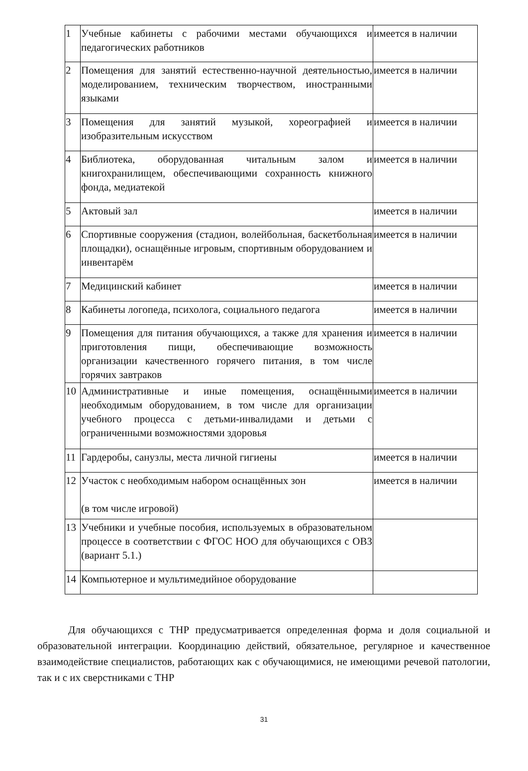| 1 | Учебные кабинеты с рабочими местами обучающихся и педагогических работников | имеется в наличии |
| 2 | Помещения для занятий естественно-научной деятельностью, моделированием, техническим творчеством, иностранными языками | имеется в наличии |
| 3 | Помещения для занятий музыкой, хореографией и изобразительным искусством | имеется в наличии |
| 4 | Библиотека, оборудованная читальным залом и книгохранилищем, обеспечивающими сохранность книжного фонда, медиатекой | имеется в наличии |
| 5 | Актовый зал | имеется в наличии |
| 6 | Спортивные сооружения (стадион, волейбольная, баскетбольная площадки), оснащённые игровым, спортивным оборудованием и инвентарём | имеется в наличии |
| 7 | Медицинский кабинет | имеется в наличии |
| 8 | Кабинеты логопеда, психолога, социального педагога | имеется в наличии |
| 9 | Помещения для питания обучающихся, а также для хранения и приготовления пищи, обеспечивающие возможность организации качественного горячего питания, в том числе горячих завтраков | имеется в наличии |
| 10 | Административные и иные помещения, оснащёнными необходимым оборудованием, в том числе для организации учебного процесса с детьми-инвалидами и детьми с ограниченными возможностями здоровья | имеется в наличии |
| 11 | Гардеробы, санузлы, места личной гигиены | имеется в наличии |
| 12 | Участок с необходимым набором оснащённых зон (в том числе игровой) | имеется в наличии |
| 13 | Учебники и учебные пособия, используемых в образовательном процессе в соответствии с ФГОС НОО для обучающихся с ОВЗ (вариант 5.1.) | |
| 14 | Компьютерное и мультимедийное оборудование | |
Для обучающихся с ТНР предусматривается определенная форма и доля социальной и образовательной интеграции. Координацию действий, обязательное, регулярное и качественное взаимодействие специалистов, работающих как с обучающимися, не имеющими речевой патологии, так и с их сверстниками с ТНР
31